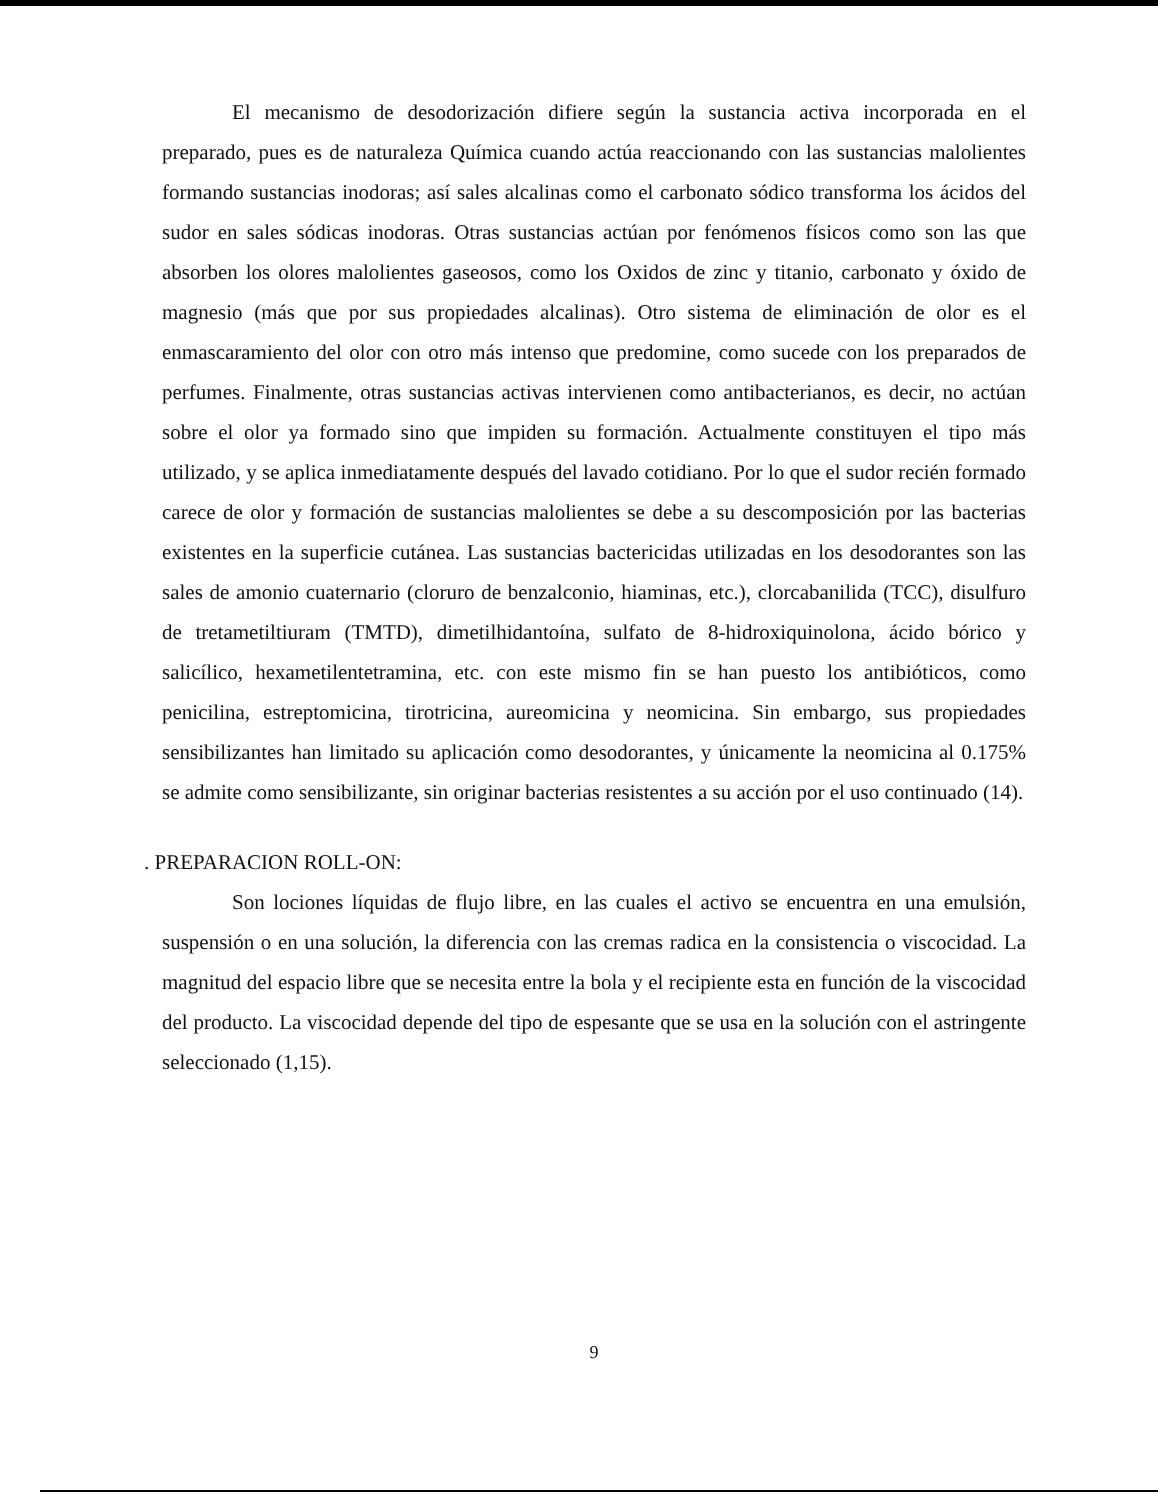El mecanismo de desodorización difiere según la sustancia activa incorporada en el preparado, pues es de naturaleza Química cuando actúa reaccionando con las sustancias malolientes formando sustancias inodoras; así sales alcalinas como el carbonato sódico transforma los ácidos del sudor en sales sódicas inodoras. Otras sustancias actúan por fenómenos físicos como son las que absorben los olores malolientes gaseosos, como los Oxidos de zinc y titanio, carbonato y óxido de magnesio (más que por sus propiedades alcalinas). Otro sistema de eliminación de olor es el enmascaramiento del olor con otro más intenso que predomine, como sucede con los preparados de perfumes. Finalmente, otras sustancias activas intervienen como antibacterianos, es decir, no actúan sobre el olor ya formado sino que impiden su formación. Actualmente constituyen el tipo más utilizado, y se aplica inmediatamente después del lavado cotidiano. Por lo que el sudor recién formado carece de olor y formación de sustancias malolientes se debe a su descomposición por las bacterias existentes en la superficie cutánea. Las sustancias bactericidas utilizadas en los desodorantes son las sales de amonio cuaternario (cloruro de benzalconio, hiaminas, etc.), clorcabanilida (TCC), disulfuro de tretametiltiuram (TMTD), dimetilhidantoína, sulfato de 8-hidroxiquinolona, ácido bórico y salicílico, hexametilentetramina, etc. con este mismo fin se han puesto los antibióticos, como penicilina, estreptomicina, tirotricina, aureomicina y neomicina. Sin embargo, sus propiedades sensibilizantes han limitado su aplicación como desodorantes, y únicamente la neomicina al 0.175% se admite como sensibilizante, sin originar bacterias resistentes a su acción por el uso continuado (14).
. PREPARACION ROLL-ON:
Son lociones líquidas de flujo libre, en las cuales el activo se encuentra en una emulsión, suspensión o en una solución, la diferencia con las cremas radica en la consistencia o viscocidad. La magnitud del espacio libre que se necesita entre la bola y el recipiente esta en función de la viscocidad del producto. La viscocidad depende del tipo de espesante que se usa en la solución con el astringente seleccionado (1,15).
9